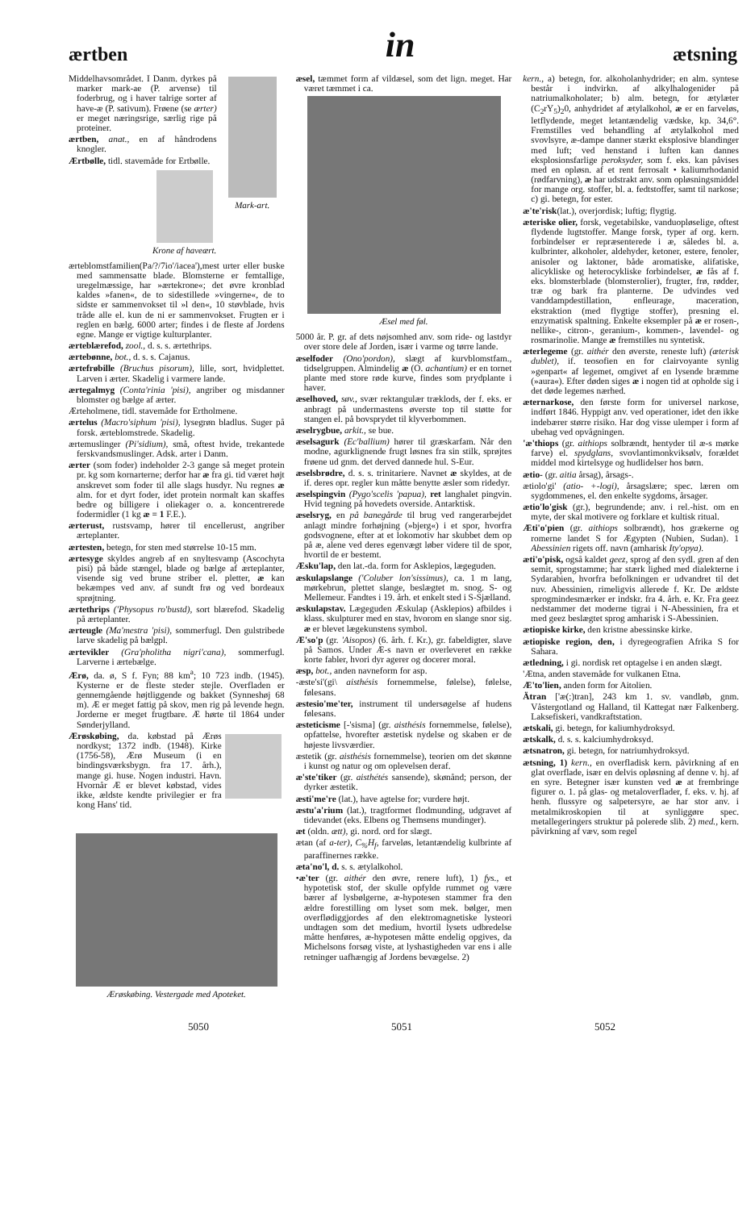ærtben in ætsning
Mark-art.
Middelhavsområdet. I Danm. dyrkes på marker mark-ae (P. arvense) til foderbrug, og i haver talrige sorter af have-æ (P. sativum). Frøene (se ærter) er meget næringsrige, særlig rige på proteiner.
ærtben, anat., en af håndrodens knogler.
Ærtbølle, tidl. stavemåde for Ertbølle.
Krone af haveært.
ærteblomstfamilien(Pa/?/7io'/iacea'),mest urter eller buske med sammensatte blade. Blomsterne er femtallige, uregelmæssige, har »ærtekrone«; det øvre kronblad kaldes »fanen«, de to sidestillede »vingerne«, de to sidste er sammenvokset til »l den«, 10 støvblade, hvis tråde alle el. kun de ni er sammenvokset. Frugten er i reglen en bælg. 6000 arter; findes i de fleste af Jordens egne. Mange er vigtige kulturplanter.
ærteblærefod, zool., d. s. s. ærtethrips.
ærtebønne, bot., d. s. s. Cajanus.
ærtefrøbille (Bruchus pisorum), lille, sort, hvidplettet. Larven i ærter. Skadelig i varmere lande.
ærtegalmyg (Conta'rinia 'pisi), angriber og misdanner blomster og bælge af ærter.
Ærteholmene, tidl. stavemåde for Ertholmene.
ærtelus (Macro'siphum 'pisi), lysegrøn bladlus. Suger på forsk. ærteblomstrede. Skadelig.
ærtemuslinger (Pi'sidium), små, oftest hvide, trekantede ferskvandsmuslinger. Adsk. arter i Danm.
ærter (som foder) indeholder 2-3 gange så meget protein pr. kg som kornarterne; derfor har æ fra gi. tid været højt anskrevet som foder til alle slags husdyr. Nu regnes æ alm. for et dyrt foder, idet protein normalt kan skaffes bedre og billigere i oliekager o. a. koncentrerede fodermidler (1 kg æ = 1 F.E.).
ærterust, rustsvamp, hører til encellerust, angriber ærteplanter.
ærtesten, betegn, for sten med størrelse 10-15 mm.
ærtesyge skyldes angreb af en snyltesvamp (Ascochyta pisi) på både stængel, blade og bælge af ærteplanter, visende sig ved brune striber el. pletter, æ kan bekæmpes ved anv. af sundt frø og ved bordeaux sprøjtning.
ærtethrips ('Physopus ro'bustd), sort blærefod. Skadelig på ærteplanter.
ærteugle (Ma'mestra 'pisi), sommerfugl. Den gulstribede larve skadelig på bælgpl.
ærtevikler (Gra'pholitha nigri'cana), sommerfugl. Larverne i ærtebælge.
Ærø, da. ø, S f. Fyn; 88 km<sup>a</sup>; 10 723 indb. (1945). Kysterne er de fleste steder stejle. Overfladen er gennemgående højtliggende og bakket (Synneshøj 68 m). Æ er meget fattig på skov, men rig på levende hegn. Jorderne er meget frugtbare. Æ hørte til 1864 under Sønderjylland.
Ærøskøbing, da. købstad på Ærøs nordkyst; 1372 indb. (1948). Kirke (1756-58), Ærø Museum (i en bindingsværksbygn. fra 17. årh.), mange gi. huse. Nogen industri. Havn. Hvornår Æ er blevet købstad, vides ikke, ældste kendte privilegier er fra kong Hans' tid.
Ærøskøbing. Vestergade med Apoteket.
æsel, tæmmet form af vildæsel, som det lign. meget. Har været tæmmet i ca.
Æsel med føl.
5000 år. P. gr. af dets nøjsomhed anv. som ride- og lastdyr over store dele af Jorden, især i varme og tørre lande.
æselfoder (Ono'pordon), slægt af kurvblomstfam., tidselgruppen. Almindelig æ (O. achantium) er en tornet plante med store røde kurve, findes som prydplante i haver.
æselhoved, søv., svær rektangulær træklods, der f. eks. er anbragt på undermastens øverste top til støtte for stangen el. på bovsprydet til klyverbommen.
æselrygbue, arkit., se bue.
æselsagurk (Ec'ballium) hører til græskarfam. Når den modne, agurklignende frugt løsnes fra sin stilk, sprøjtes frøene ud gnm. det derved dannede hul. S-Eur.
æselsbrødre, d. s. s. trinitariere. Navnet æ skyldes, at de if. deres opr. regler kun måtte benytte æsler som ridedyr.
æselspingvin (Pygo'scelis 'papua), ret langhalet pingvin. Hvid tegning på hovedets overside. Antarktisk.
æselsryg, en på banegårde til brug ved rangerarbejdet anlagt mindre forhøjning (»bjerg«) i et spor, hvorfra godsvognene, efter at et lokomotiv har skubbet dem op på æ, alene ved deres egenvægt løber videre til de spor, hvortil de er bestemt.
Æsku'lap, den lat.-da. form for Asklepios, lægeguden.
æskulapslange ('Coluber lon'sissimus), ca. 1 m lang, mørkebrun, plettet slange, beslægtet m. snog. S- og Mellemeur. Fandtes i 19. årh. et enkelt sted i S-Sjælland.
æskulapstav. Lægeguden Æskulap (Asklepios) afbildes i klass. skulpturer med en stav, hvorom en slange snor sig. æ er blevet lægekunstens symbol.
Æ'so'p (gr. 'Aisopos) (6. årh. f. Kr.), gr. fabeldigter, slave på Samos. Under Æ-s navn er overleveret en række korte fabler, hvori dyr agerer og docerer moral.
æsp, bot., anden navneform for asp.
-æste'si'(gi\ aisthésis fornemmelse, følelse), følelse, følesans.
æstesio'me'ter, instrument til undersøgelse af hudens følesans.
æsteticisme [-'sisma] (gr. aisthésis fornemmelse, følelse), opfattelse, hvorefter æstetisk nydelse og skaben er de højeste livsværdier.
æstetik (gr. aisthésis fornemmelse), teorien om det skønne i kunst og natur og om oplevelsen deraf.
æ'ste'tiker (gr. aisthétés sansende), skønånd; person, der dyrker æstetik.
æsti'me're (lat.), have agtelse for; vurdere højt.
æstu'a'rium (lat.), tragtformet flodmunding, udgravet af tidevandet (eks. Elbens og Themsens mundinger).
æt (oldn. ætt), gi. nord. ord for slægt.
ætan (af a-ter), C<sub>%</sub>H<sub>f</sub>, farveløs, letantændelig kulbrinte af paraffinernes række.
æta'no'l, d. s. s. ætylalkohol.
•æ'ter (gr. aithér den øvre, renere luft), 1) fys., et hypotetisk stof, der skulle opfylde rummet og være bærer af lysbølgerne, æ-hypotesen stammer fra den ældre forestilling om lyset som mek. bølger, men overflødiggjordes af den elektromagnetiske lysteori undtagen som det medium, hvortil lysets udbredelse måtte henføres, æ-hypotesen måtte endelig opgives, da Michelsons forsøg viste, at lyshastigheden var ens i alle retninger uafhængig af Jordens bevægelse. 2)
kern., a) betegn, for. alkoholanhydrider; en alm. syntese består i indvirkn. af alkylhalogenider på natriumalkoholater; b) alm. betegn, for ætylæter (C<sub>2</sub>rY<sub>5</sub>)<sub>2</sub>0, anhydridet af ætylalkohol, æ er en farveløs, letflydende, meget letantændelig vædske, kp. 34,6°. Fremstilles ved behandling af ætylalkohol med svovlsyre, æ-dampe danner stærkt eksplosive blandinger med luft; ved henstand i luften kan dannes eksplosionsfarlige peroksyder, som f. eks. kan påvises med en opløsn. af et rent ferrosalt • kaliumrhodanid (rødfarvning), æ har udstrakt anv. som opløsningsmiddel for mange org. stoffer, bl. a. fedtstoffer, samt til narkose; c) gi. betegn, for ester.
æ'te'risk(lat.), overjordisk; luftig; flygtig.
æteriske olier, forsk, vegetabilske, vanduopløselige, oftest flydende lugtstoffer. Mange forsk, typer af org. kern. forbindelser er repræsenterede i æ, således bl. a. kulbrinter, alkoholer, aldehyder, ketoner, estere, fenoler, anisoler og laktoner, både aromatiske, alifatiske, alicykliske og heterocykliske forbindelser, æ fås af f. eks. blomsterblade (blomsterolier), frugter, frø, rødder, træ og bark fra planterne. De udvindes ved vanddampdestillation, enfleurage, maceration, ekstraktion (med flygtige stoffer), presning el. enzymatisk spaltning. Enkelte eksempler på æ er rosen-, nellike-, citron-, geranium-, kommen-, lavendel- og rosmarinolie. Mange æ fremstilles nu syntetisk.
æterlegeme (gr. aithér den øverste, reneste luft) (æterisk dublet), if. teosofien en for clairvoyante synlig »genpart« af legemet, omgivet af en lysende bræmme (»aura«). Efter døden siges æ i nogen tid at opholde sig i det døde legemes nærhed.
æternarkose, den første form for universel narkose, indført 1846. Hyppigt anv. ved operationer, idet den ikke indebærer større risiko. Har dog visse ulemper i form af ubehag ved opvågningen.
'æ'thiops (gr. aithiops solbrændt, hentyder til æ-s mørke farve) el. spydglans, svovlantimonkviksølv, forældet middel mod kirtelsyge og hudlidelser hos børn.
ætio- (gr. aitia årsag), årsags-.
ætiolo'gi' (atio- +-logi), årsagslære; spec. læren om sygdommenes, el. den enkelte sygdoms, årsager.
ætio'lo'gisk (gr.), begrundende; anv. i rel.-hist. om en myte, der skal motivere og forklare et kultisk ritual.
Æti'o'pien (gr. aithiops solbrændt), hos grækerne og romerne landet S for Ægypten (Nubien, Sudan). 1 Abessinien rigets off. navn (amharisk Ity'opya).
æti'o'pisk, også kaldet geez, sprog af den sydl. gren af den semit, sprogstamme; har stærk lighed med dialekterne i Sydarabien, hvorfra befolkningen er udvandret til det nuv. Abessinien, rimeligvis allerede f. Kr. De ældste sprogmindesmærker er indskr. fra 4. årh. e. Kr. Fra geez nedstammer det moderne tigrai i N-Abessinien, fra et med geez beslægtet sprog amharisk i S-Abessinien.
ætiopiske kirke, den kristne abessinske kirke.
ætiopiske region, den, i dyregeografien Afrika S for Sahara.
ætledning, i gi. nordisk ret optagelse i en anden slægt.
'Ætna, anden stavemåde for vulkanen Etna.
Æ'to'lien, anden form for Aitolien.
Ätran ['æ(:)tran], 243 km 1. sv. vandløb, gnm. Våstergotland og Halland, til Kattegat nær Falkenberg. Laksefiskeri, vandkraftstation.
ætskali, gi. betegn, for kaliumhydroksyd.
ætskalk, d. s. s. kalciumhydroksyd.
ætsnatron, gi. betegn, for natriumhydroksyd.
ætsning, 1) kern., en overfladisk kern. påvirkning af en glat overflade, især en delvis opløsning af denne v. hj. af en syre. Betegner især kunsten ved æ at frembringe figurer o. 1. på glas- og metaloverflader, f. eks. v. hj. af henh. flussyre og salpetersyre, ae har stor anv. i metalmikroskopien til at synliggøre spec. metallegeringers struktur på polerede slib. 2) med., kern. påvirkning af væv, som regel
5050 5051 5052